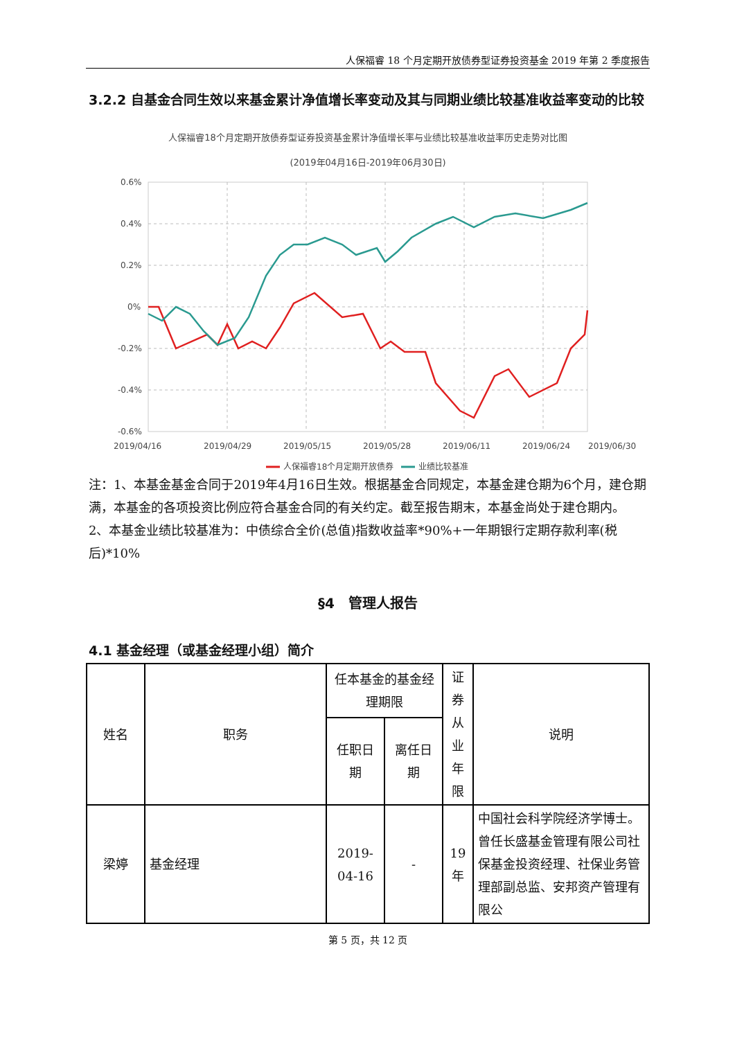人保福睿 18 个月定期开放债券型证券投资基金 2019 年第 2 季度报告
3.2.2 自基金合同生效以来基金累计净值增长率变动及其与同期业绩比较基准收益率变动的比较
人保福睿18个月定期开放债券型证券投资基金累计净值增长率与业绩比较基准收益率历史走势对比图
(2019年04月16日-2019年06月30日)
0.6%
0.4%
0.2%
0%
-0.2%
-0.4%
-0.6%
2019/04/16
2019/04/29
2019/05/15
2019/05/28
2019/06/11
2019/06/24
2019/06/30
人保福睿18个月定期开放债券
业绩比较基准
注：1、本基金基金合同于2019年4月16日生效。根据基金合同规定，本基金建仓期为6个月，建仓期满，本基金的各项投资比例应符合基金合同的有关约定。截至报告期末，本基金尚处于建仓期内。
2、本基金业绩比较基准为：中债综合全价(总值)指数收益率*90%+一年期银行定期存款利率(税后)*10%
§4　管理人报告
4.1 基金经理（或基金经理小组）简介
| 姓名 | 职务 | 任本基金的基金经理期限 | | 证券从业年限 | 说明 |
| --- | --- | --- | --- | --- | --- |
| | | 任职日期 | 离任日期 | | |
| 梁婷 | 基金经理 | 2019-04-16 | - | 19年 | 中国社会科学院经济学博士。曾任长盛基金管理有限公司社保基金投资经理、社保业务管理部副总监、安邦资产管理有限公 |
第 5 页，共 12 页